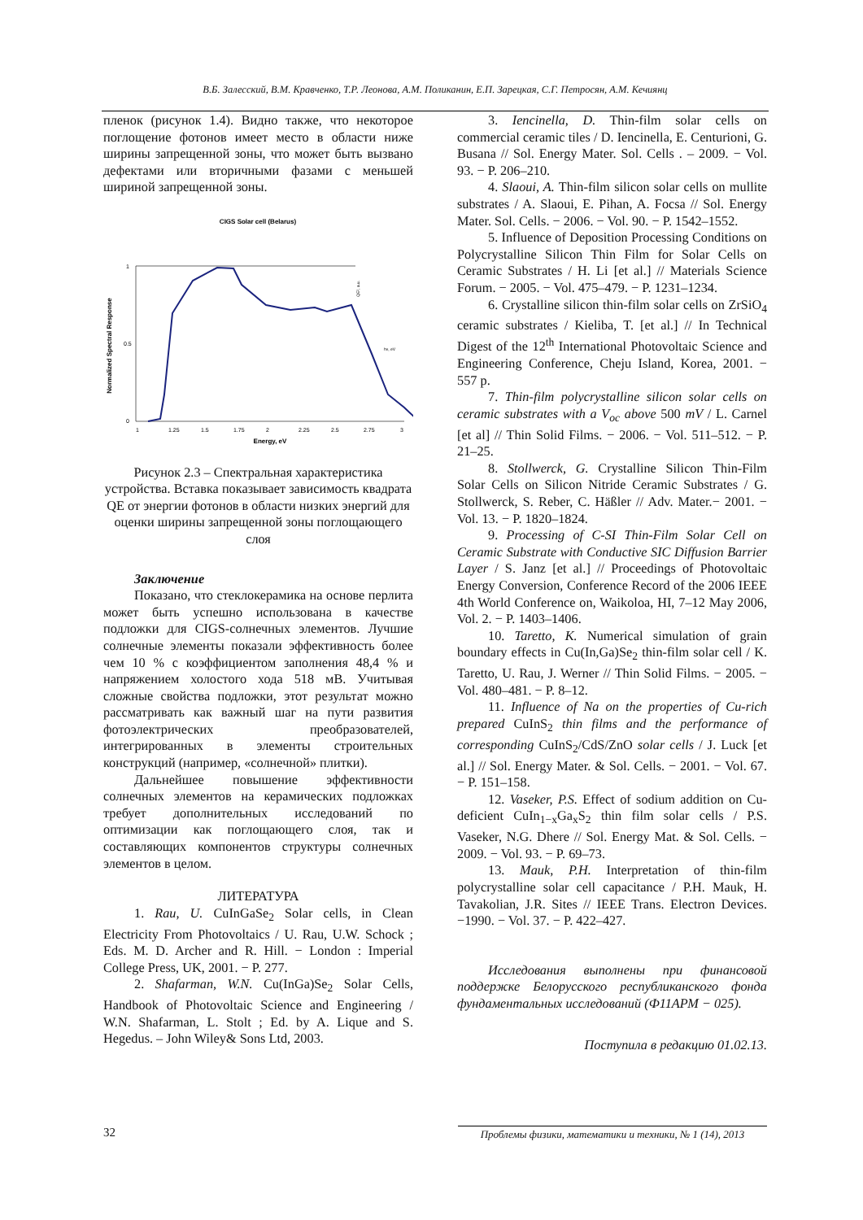В.Б. Залесский, В.М. Кравченко, Т.Р. Леонова, А.М. Поликанин, Е.П. Зарецкая, С.Г. Петросян, А.М. Кечиянц
пленок (рисунок 1.4). Видно также, что некоторое поглощение фотонов имеет место в области ниже ширины запрещенной зоны, что может быть вызвано дефектами или вторичными фазами с меньшей шириной запрещенной зоны.
CIGS Solar cell (Belarus)
Normalized Spectral Response
1
0.5
0
1
1.25
1.5
1.75
2
2.25
2.5
2.75
3
Energy, eV
QE², a.u.
hν, eV
Рисунок 2.3 – Спектральная характеристика устройства. Вставка показывает зависимость квадрата QE от энергии фотонов в области низких энергий для оценки ширины запрещенной зоны поглощающего слоя
Заключение
Показано, что стеклокерамика на основе перлита может быть успешно использована в качестве подложки для CIGS-солнечных элементов. Лучшие солнечные элементы показали эффективность более чем 10 % с коэффициентом заполнения 48,4 % и напряжением холостого хода 518 мВ. Учитывая сложные свойства подложки, этот результат можно рассматривать как важный шаг на пути развития фотоэлектрических преобразователей, интегрированных в элементы строительных конструкций (например, «солнечной» плитки).
Дальнейшее повышение эффективности солнечных элементов на керамических подложках требует дополнительных исследований по оптимизации как поглощающего слоя, так и составляющих компонентов структуры солнечных элементов в целом.
ЛИТЕРАТУРА
1. Rau, U. CuInGaSe<sub>2</sub> Solar cells, in Clean Electricity From Photovoltaics / U. Rau, U.W. Schock ; Eds. M. D. Archer and R. Hill. − London : Imperial College Press, UK, 2001. − P. 277.
2. Shafarman, W.N. Cu(InGa)Se<sub>2</sub> Solar Cells, Handbook of Photovoltaic Science and Engineering / W.N. Shafarman, L. Stolt ; Ed. by A. Lique and S. Hegedus. – John Wiley& Sons Ltd, 2003.
3. Iencinella, D. Thin-film solar cells on commercial ceramic tiles / D. Iencinella, E. Centurioni, G. Busana // Sol. Energy Mater. Sol. Cells . – 2009. − Vol. 93. − P. 206–210.
4. Slaoui, A. Thin-film silicon solar cells on mullite substrates / A. Slaoui, E. Pihan, A. Focsa // Sol. Energy Mater. Sol. Cells. − 2006. − Vol. 90. − P. 1542–1552.
5. Influence of Deposition Processing Conditions on Polycrystalline Silicon Thin Film for Solar Cells on Ceramic Substrates / H. Li [et al.] // Materials Science Forum. − 2005. − Vol. 475–479. − P. 1231–1234.
6. Crystalline silicon thin-film solar cells on ZrSiO<sub>4</sub> ceramic substrates / Kieliba, T. [et al.] // In Technical Digest of the 12<sup>th</sup> International Photovoltaic Science and Engineering Conference, Cheju Island, Korea, 2001. − 557 p.
7. Thin-film polycrystalline silicon solar cells on ceramic substrates with a V<sub>oc</sub> above 500 mV / L. Carnel [et al] // Thin Solid Films. − 2006. − Vol. 511–512. − P. 21–25.
8. Stollwerck, G. Crystalline Silicon Thin-Film Solar Cells on Silicon Nitride Ceramic Substrates / G. Stollwerck, S. Reber, C. Häßler // Adv. Mater.− 2001. − Vol. 13. − P. 1820–1824.
9. Processing of C-SI Thin-Film Solar Cell on Ceramic Substrate with Conductive SIC Diffusion Barrier Layer / S. Janz [et al.] // Proceedings of Photovoltaic Energy Conversion, Conference Record of the 2006 IEEE 4th World Conference on, Waikoloa, HI, 7–12 May 2006, Vol. 2. − P. 1403–1406.
10. Taretto, K. Numerical simulation of grain boundary effects in Cu(In,Ga)Se<sub>2</sub> thin-film solar cell / K. Taretto, U. Rau, J. Werner // Thin Solid Films. − 2005. − Vol. 480–481. − P. 8–12.
11. Influence of Na on the properties of Cu-rich prepared CuInS<sub>2</sub> thin films and the performance of corresponding CuInS<sub>2</sub>/CdS/ZnO solar cells / J. Luck [et al.] // Sol. Energy Mater. & Sol. Cells. − 2001. − Vol. 67. − P. 151–158.
12. Vaseker, P.S. Effect of sodium addition on Cu-deficient CuIn<sub>1−x</sub>Ga<sub>x</sub>S<sub>2</sub> thin film solar cells / P.S. Vaseker, N.G. Dhere // Sol. Energy Mat. & Sol. Cells. − 2009. − Vol. 93. − P. 69–73.
13. Mauk, P.H. Interpretation of thin-film polycrystalline solar cell capacitance / P.H. Mauk, H. Tavakolian, J.R. Sites // IEEE Trans. Electron Devices. −1990. − Vol. 37. − P. 422–427.
Исследования выполнены при финансовой поддержке Белорусского республиканского фонда фундаментальных исследований (Ф11АРМ − 025).
Поступила в редакцию 01.02.13.
32 Проблемы физики, математики и техники, № 1 (14), 2013